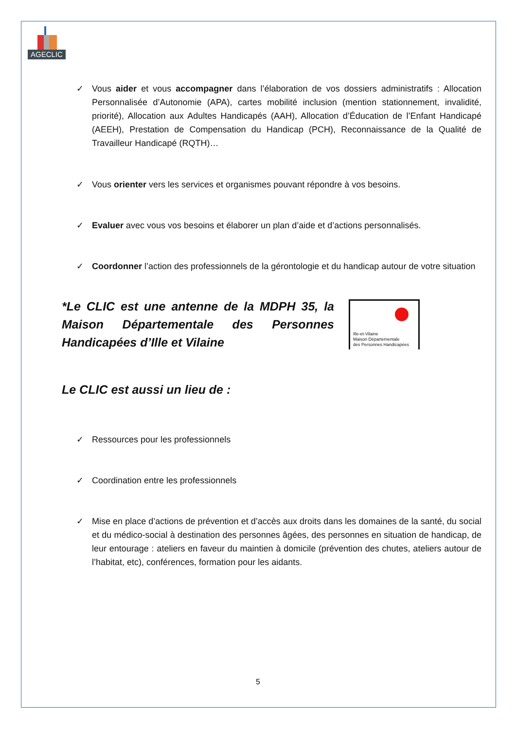AGECLIC
✓ Vous aider et vous accompagner dans l’élaboration de vos dossiers administratifs : Allocation Personnalisée d’Autonomie (APA), cartes mobilité inclusion (mention stationnement, invalidité, priorité), Allocation aux Adultes Handicapés (AAH), Allocation d’Éducation de l’Enfant Handicapé (AEEH), Prestation de Compensation du Handicap (PCH), Reconnaissance de la Qualité de Travailleur Handicapé (RQTH)…
✓ Vous orienter vers les services et organismes pouvant répondre à vos besoins.
✓ Evaluer avec vous vos besoins et élaborer un plan d’aide et d’actions personnalisés.
✓ Coordonner l’action des professionnels de la gérontologie et du handicap autour de votre situation
*Le CLIC est une antenne de la MDPH 35, la Maison Départementale des Personnes Handicapées d’Ille et Vilaine
Ille-et-Vilaine
Maison Départementale
des Personnes Handicapées
Le CLIC est aussi un lieu de :
✓ Ressources pour les professionnels
✓ Coordination entre les professionnels
✓ Mise en place d’actions de prévention et d’accès aux droits dans les domaines de la santé, du social et du médico-social à destination des personnes âgées, des personnes en situation de handicap, de leur entourage : ateliers en faveur du maintien à domicile (prévention des chutes, ateliers autour de l’habitat, etc), conférences, formation pour les aidants.
5